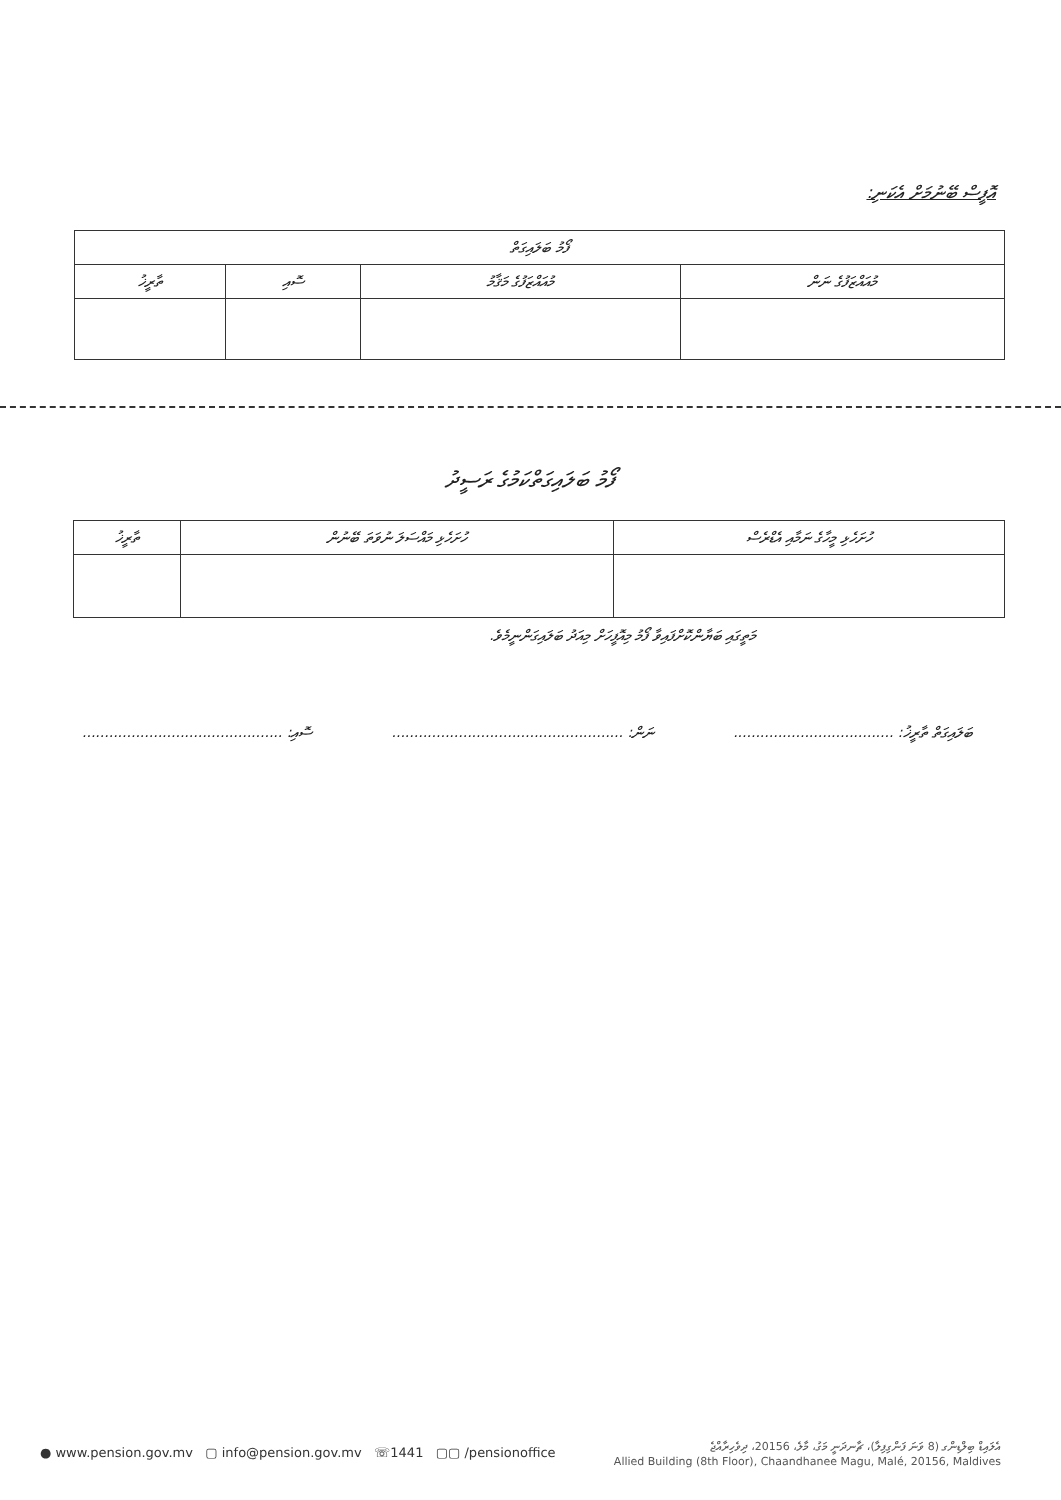އޮފީސް ބޭނުމަށް އެކަނި:
| ފޯމު ބަލައިގަތް | | | |
| --- | --- | --- | --- |
| މުއައްޒަފުގެ ނަން | މުއައްޒަފުގެ މަޤާމު | ސޮއި | ތާރީޚު |
ފޯމު ބަލައިގަތްކަމުގެ ރަސީދު
| ހުށަހެޅި މީހާގެ ނަމާއި އެޑްރެސް | ހުށަހެޅި މައްސަލަ ނުވަތަ ބޭނުން | ތާރީޚު |
| --- | --- | --- |
މަތީގައި ބަޔާންކޮށްފައިވާ ފޯމު މިއޮފީހަށް މިއަދު ބަލައިގަންނީމެވެ.
ބަލައިގަތް ތާރީޚު: .................................... ނަން: .................................................... ސޮއި: .............................................
● www.pension.gov.mv ▢ info@pension.gov.mv ☏1441 ▢▢ /pensionoffice
އެލައިޑް ބިލްޑިންގ (8 ވަނަ ފަންގިފިލާ)، ޗާނދަނީ މަގު، މާލެ، 20156، ދިވެހިރާއްޖެ
Allied Building (8th Floor), Chaandhanee Magu, Malé, 20156, Maldives